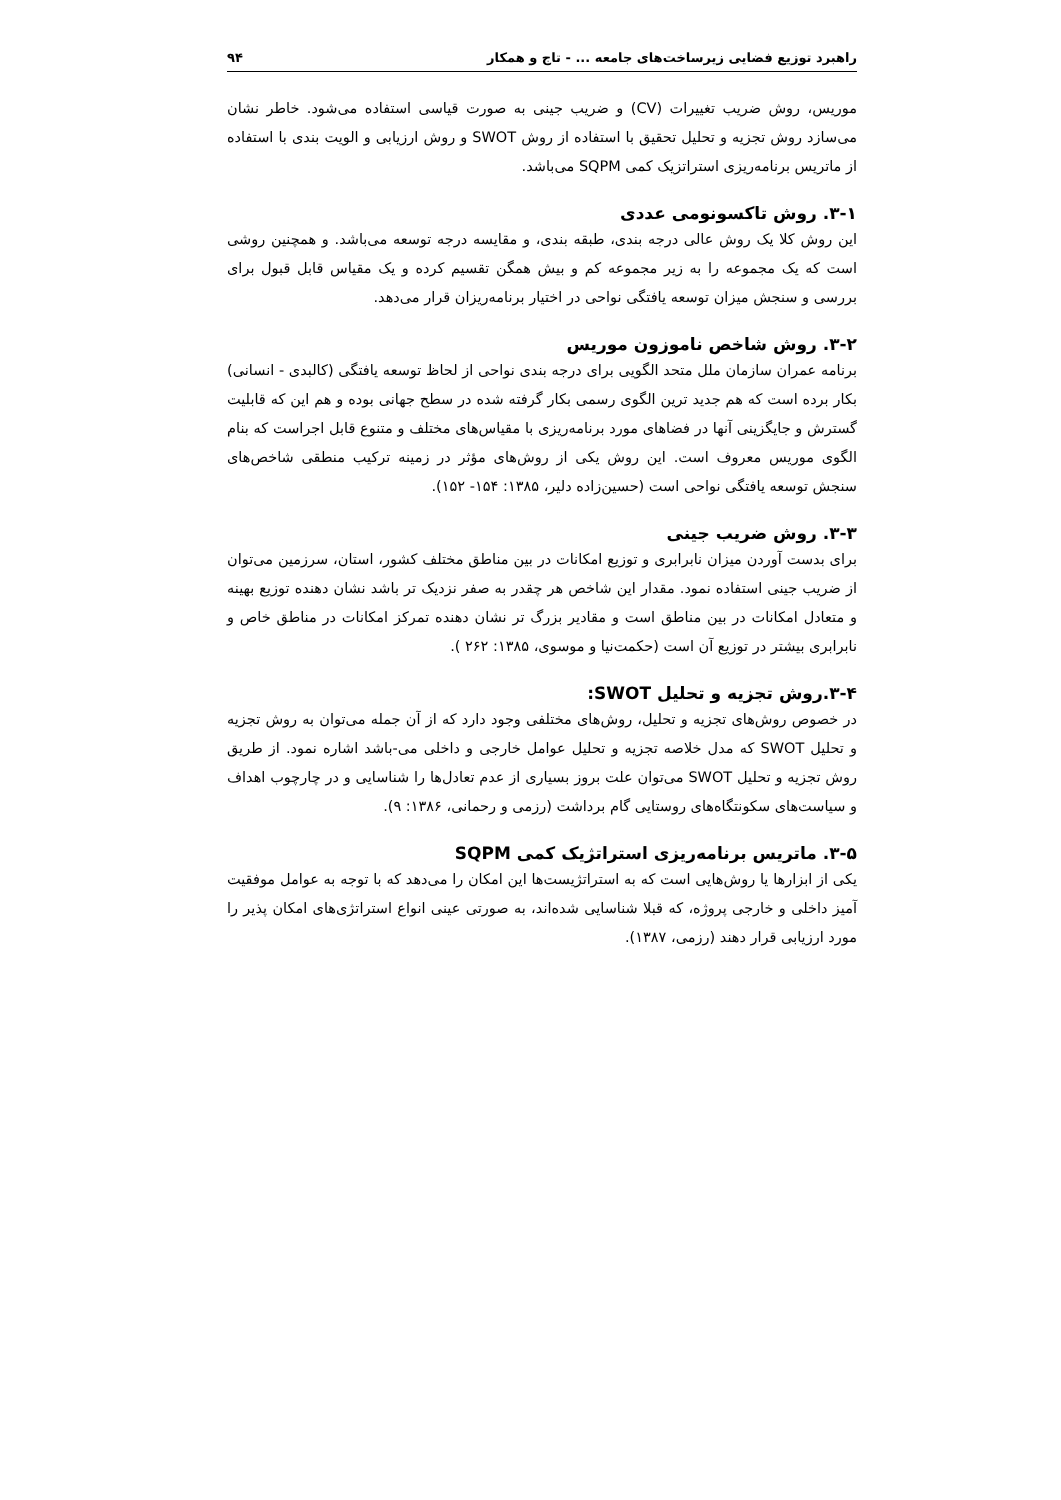راهبرد توزیع فضایی زیرساخت‌های جامعه ... - تاج و همکار ۹۴
موریس، روش ضریب تغییرات (CV) و ضریب جینی به صورت قیاسی استفاده می‌شود. خاطر نشان می‌سازد روش تجزیه و تحلیل تحقیق با استفاده از روش SWOT و روش ارزیابی و الویت بندی با استفاده از ماتریس برنامه‌ریزی استراتزیک کمی SQPM می‌باشد.
۳-۱. روش تاکسونومی عددی
این روش کلا یک روش عالی درجه بندی، طبقه بندی، و مقایسه درجه توسعه می‌باشد. و همچنین روشی است که یک مجموعه را به زیر مجموعه کم و بیش همگن تقسیم کرده و یک مقیاس قابل قبول برای بررسی و سنجش میزان توسعه یافتگی نواحی در اختیار برنامه‌ریزان قرار می‌دهد.
۳-۲. روش شاخص ناموزون موریس
برنامه عمران سازمان ملل متحد الگویی برای درجه بندی نواحی از لحاظ توسعه یافتگی (کالبدی - انسانی) بکار برده است که هم جدید ترین الگوی رسمی بکار گرفته شده در سطح جهانی بوده و هم این که قابلیت گسترش و جایگزینی آنها در فضاهای مورد برنامه‌ریزی با مقیاس‌های مختلف و متنوع قابل اجراست که بنام الگوی موریس معروف است. این روش یکی از روش‌های مؤثر در زمینه ترکیب منطقی شاخص‌های سنجش توسعه یافتگی نواحی است (حسین‌زاده دلیر، ۱۳۸۵: ۱۵۴- ۱۵۲).
۳-۳. روش ضریب جینی
برای بدست آوردن میزان نابرابری و توزیع امکانات در بین مناطق مختلف کشور، استان، سرزمین می‌توان از ضریب جینی استفاده نمود. مقدار این شاخص هر چقدر به صفر نزدیک تر باشد نشان دهنده توزیع بهینه و متعادل امکانات در بین مناطق است و مقادیر بزرگ تر نشان دهنده تمرکز امکانات در مناطق خاص و نابرابری بیشتر در توزیع آن است (حکمت‌نیا و موسوی، ۱۳۸۵: ۲۶۲ ).
۳-۴.روش تجزیه و تحلیل SWOT:
در خصوص روش‌های تجزیه و تحلیل، روش‌های مختلفی وجود دارد که از آن جمله می‌توان به روش تجزیه و تحلیل SWOT که مدل خلاصه تجزیه و تحلیل عوامل خارجی و داخلی می-باشد اشاره نمود. از طریق روش تجزیه و تحلیل SWOT می‌توان علت بروز بسیاری از عدم تعادل‌ها را شناسایی و در چارچوب اهداف و سیاست‌های سکونتگاه‌های روستایی گام برداشت (رزمی و رحمانی، ۱۳۸۶: ۹).
۳-۵. ماتریس برنامه‌ریزی استراتژیک کمی SQPM
یکی از ابزارها یا روش‌هایی است که به استراتژیست‌ها این امکان را می‌دهد که با توجه به عوامل موفقیت آمیز داخلی و خارجی پروژه، که قبلا شناسایی شده‌اند، به صورتی عینی انواع استراتژی‌های امکان پذیر را مورد ارزیابی قرار دهند (رزمی، ۱۳۸۷).